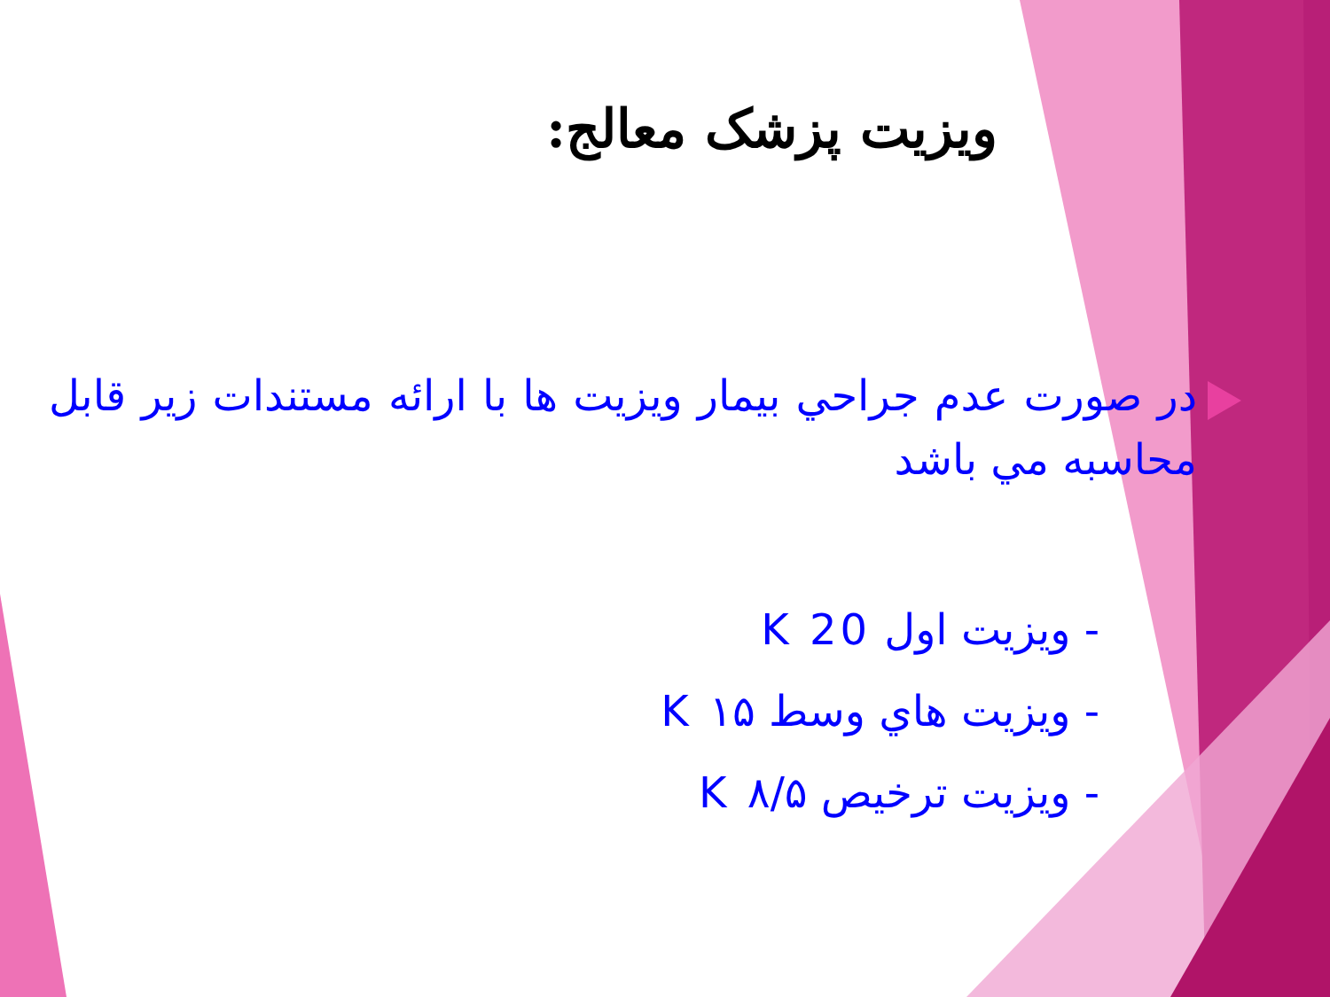ویزیت پزشک معالج:
در صورت عدم جراحي بيمار ويزيت ها با ارائه مستندات زير قابل محاسبه مي باشد
- ويزيت اول K 20
- ويزيت هاي وسط K ۱۵
- ويزيت ترخيص K ۸/۵